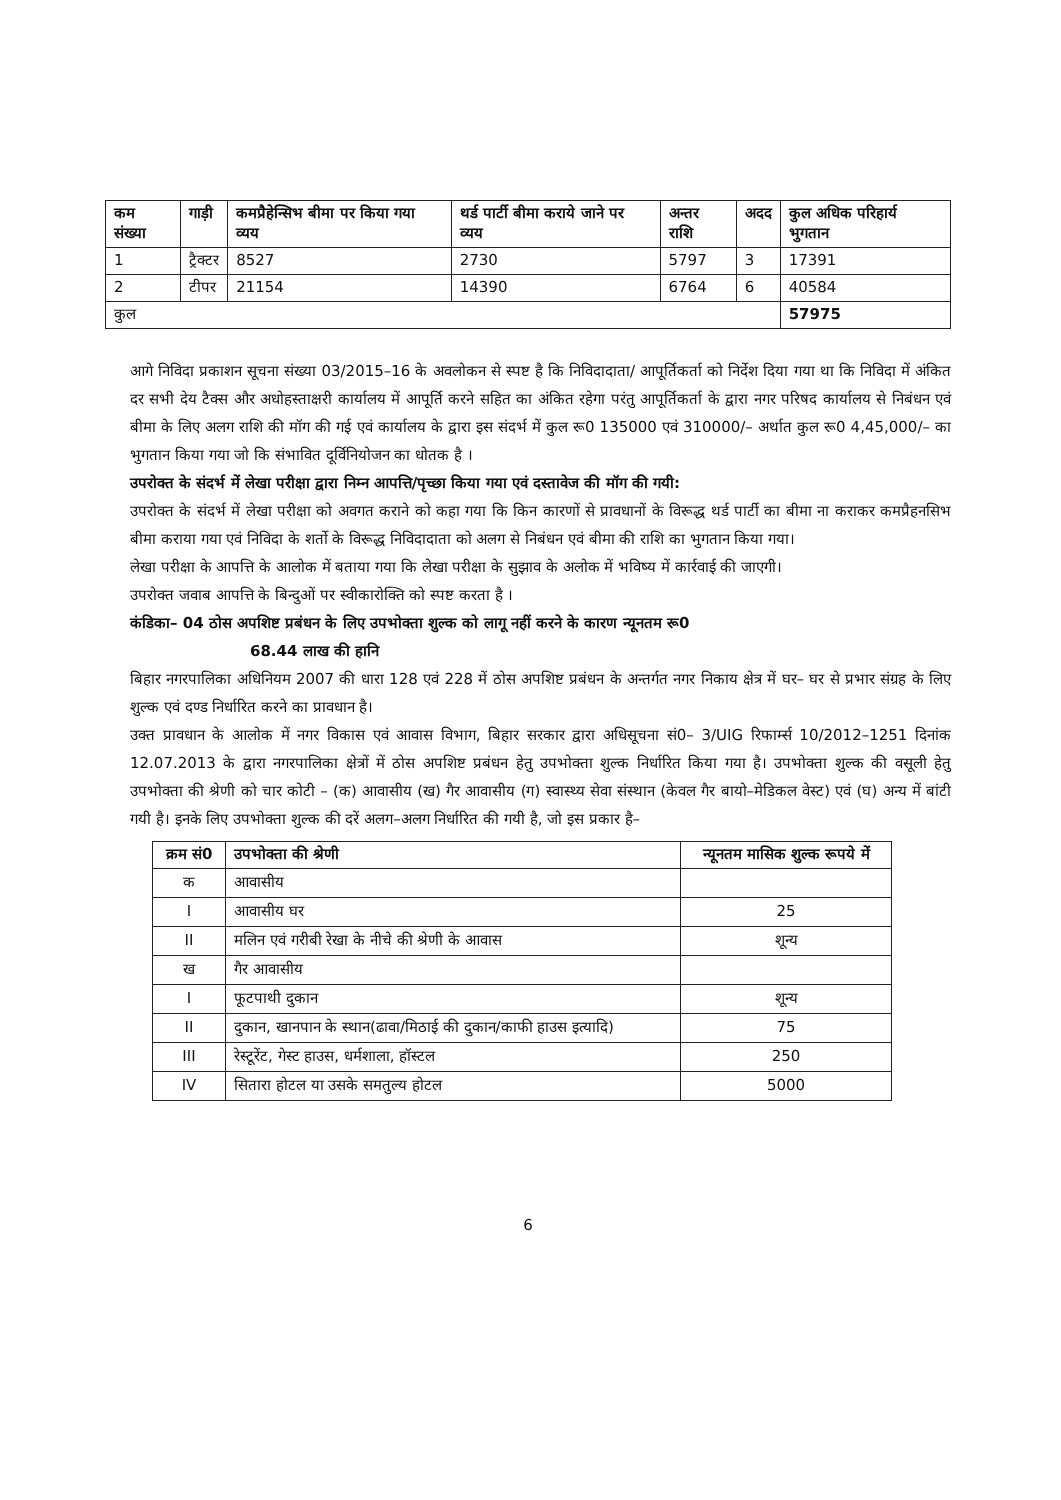| कम संख्या | गाड़ी | कमप्रैहेन्सिभ बीमा पर किया गया व्यय | थर्ड पार्टी बीमा कराये जाने पर व्यय | अन्तर राशि | अदद | कुल अधिक परिहार्य भुगतान |
| --- | --- | --- | --- | --- | --- | --- |
| 1 | ट्रैक्टर | 8527 | 2730 | 5797 | 3 | 17391 |
| 2 | टीपर | 21154 | 14390 | 6764 | 6 | 40584 |
| कुल | | | | | | 57975 |
आगे निविदा प्रकाशन सूचना संख्या 03/2015–16 के अवलोकन से स्पष्ट है कि निविदादाता/ आपूर्तिकर्ता को निर्देश दिया गया था कि निविदा में अंकित दर सभी देय टैक्स और अधोहस्ताक्षरी कार्यालय में आपूर्ति करने सहित का अंकित रहेगा परंतु आपूर्तिकर्ता के द्वारा नगर परिषद कार्यालय से निबंधन एवं बीमा के लिए अलग राशि की मॉग की गई एवं कार्यालय के द्वारा इस संदर्भ में कुल रू0 135000 एवं 310000/– अर्थात कुल रू0 4,45,000/– का भुगतान किया गया जो कि संभावित दूर्विनियोजन का धोतक है ।
उपरोक्त के संदर्भ में लेखा परीक्षा द्वारा निम्न आपत्ति/पृच्छा किया गया एवं दस्तावेज की मॉग की गयी:
उपरोक्त के संदर्भ में लेखा परीक्षा को अवगत कराने को कहा गया कि किन कारणों से प्रावधानों के विरूद्ध थर्ड पार्टी का बीमा ना कराकर कमप्रैहनसिभ बीमा कराया गया एवं निविदा के शर्तो के विरूद्ध निविदादाता को अलग से निबंधन एवं बीमा की राशि का भुगतान किया गया।
लेखा परीक्षा के आपत्ति के आलोक में बताया गया कि लेखा परीक्षा के सुझाव के अलोक में भविष्य में कार्रवाई की जाएगी।
उपरोक्त जवाब आपत्ति के बिन्दुओं पर स्वीकारोक्ति को स्पष्ट करता है ।
कंडिका– 04 ठोस अपशिष्ट प्रबंधन के लिए उपभोक्ता शुल्क को लागू नहीं करने के कारण न्यूनतम रू0
68.44 लाख की हानि
बिहार नगरपालिका अधिनियम 2007 की धारा 128 एवं 228 में ठोस अपशिष्ट प्रबंधन के अन्तर्गत नगर निकाय क्षेत्र में घर– घर से प्रभार संग्रह के लिए शुल्क एवं दण्ड निर्धारित करने का प्रावधान है।
उक्त प्रावधान के आलोक में नगर विकास एवं आवास विभाग, बिहार सरकार द्वारा अधिसूचना सं0– 3/UIG रिफार्म्स 10/2012–1251 दिनांक 12.07.2013 के द्वारा नगरपालिका क्षेत्रों में ठोस अपशिष्ट प्रबंधन हेतु उपभोक्ता शुल्क निर्धारित किया गया है। उपभोक्ता शुल्क की वसूली हेतु उपभोक्ता की श्रेणी को चार कोटी – (क) आवासीय (ख) गैर आवासीय (ग) स्वास्थ्य सेवा संस्थान (केवल गैर बायो–मेडिकल वेस्ट) एवं (घ) अन्य में बांटी गयी है। इनके लिए उपभोक्ता शुल्क की दरें अलग–अलग निर्धारित की गयी है, जो इस प्रकार है–
| क्रम सं0 | उपभोक्ता की श्रेणी | न्यूनतम मासिक शुल्क रूपये में |
| --- | --- | --- |
| क | आवासीय | |
| I | आवासीय घर | 25 |
| II | मलिन एवं गरीबी रेखा के नीचे की श्रेणी के आवास | शून्य |
| ख | गैर आवासीय | |
| I | फूटपाथी दुकान | शून्य |
| II | दुकान, खानपान के स्थान(ढावा/मिठाई की दुकान/काफी हाउस इत्यादि) | 75 |
| III | रेस्टूरेंट, गेस्ट हाउस, धर्मशाला, हॉस्टल | 250 |
| IV | सितारा होटल या उसके समतुल्य होटल | 5000 |
6